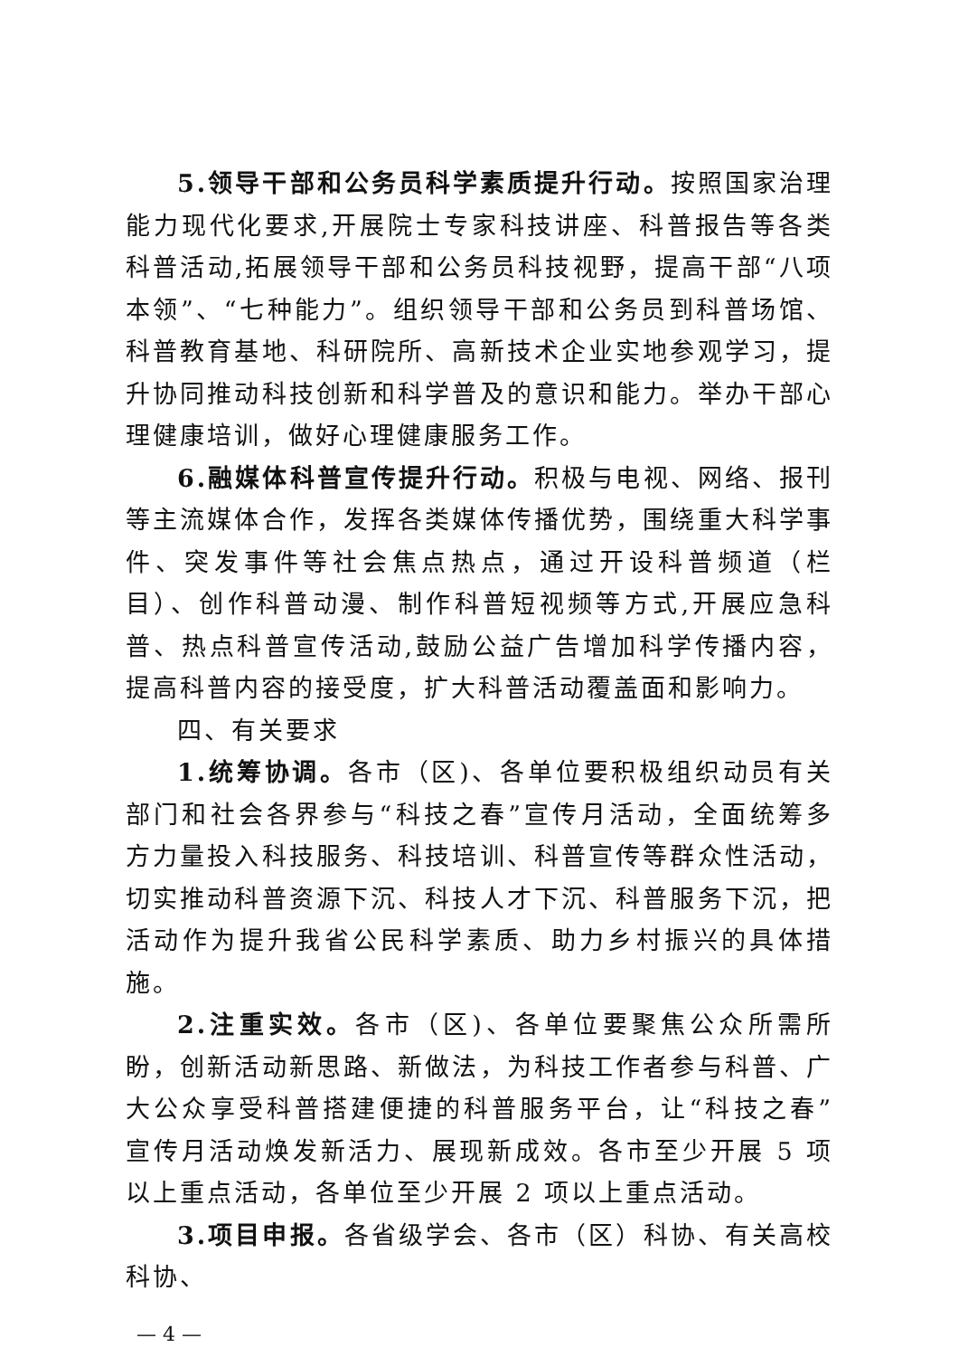5.领导干部和公务员科学素质提升行动。按照国家治理能力现代化要求,开展院士专家科技讲座、科普报告等各类科普活动,拓展领导干部和公务员科技视野，提高干部“八项本领”、“七种能力”。组织领导干部和公务员到科普场馆、科普教育基地、科研院所、高新技术企业实地参观学习，提升协同推动科技创新和科学普及的意识和能力。举办干部心理健康培训，做好心理健康服务工作。
6.融媒体科普宣传提升行动。积极与电视、网络、报刊等主流媒体合作，发挥各类媒体传播优势，围绕重大科学事件、突发事件等社会焦点热点，通过开设科普频道（栏目）、创作科普动漫、制作科普短视频等方式,开展应急科普、热点科普宣传活动,鼓励公益广告增加科学传播内容，提高科普内容的接受度，扩大科普活动覆盖面和影响力。
四、有关要求
1.统筹协调。各市（区)、各单位要积极组织动员有关部门和社会各界参与“科技之春”宣传月活动，全面统筹多方力量投入科技服务、科技培训、科普宣传等群众性活动，切实推动科普资源下沉、科技人才下沉、科普服务下沉，把活动作为提升我省公民科学素质、助力乡村振兴的具体措施。
2.注重实效。各市（区)、各单位要聚焦公众所需所盼，创新活动新思路、新做法，为科技工作者参与科普、广大公众享受科普搭建便捷的科普服务平台，让“科技之春”宣传月活动焕发新活力、展现新成效。各市至少开展 5 项以上重点活动，各单位至少开展 2 项以上重点活动。
3.项目申报。各省级学会、各市（区）科协、有关高校科协、
— 4 —